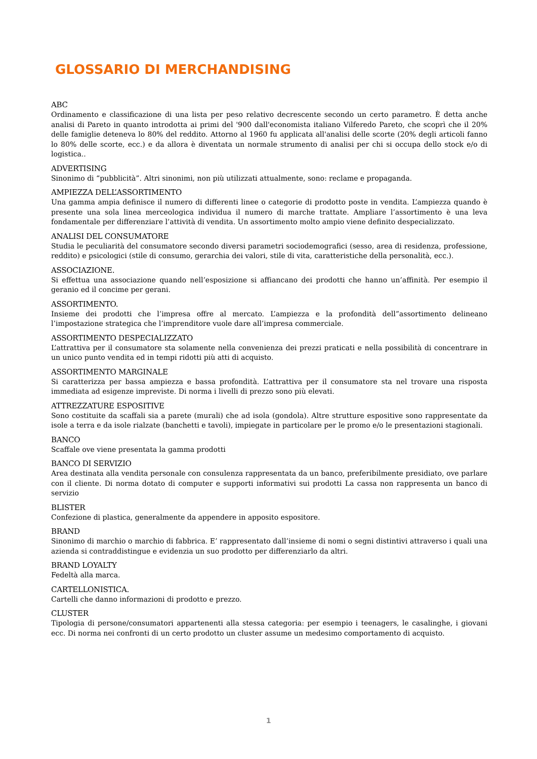GLOSSARIO DI MERCHANDISING
ABC
Ordinamento e classificazione di una lista per peso relativo decrescente secondo un certo parametro. È detta anche analisi di Pareto in quanto introdotta ai primi del '900 dall'economista italiano Vilferedo Pareto, che scoprì che il 20% delle famiglie deteneva lo 80% del reddito. Attorno al 1960 fu applicata all'analisi delle scorte (20% degli articoli fanno lo 80% delle scorte, ecc.) e da allora è diventata un normale strumento di analisi per chi si occupa dello stock e/o di logistica..
ADVERTISING
Sinonimo di “pubblicità”. Altri sinonimi, non più utilizzati attualmente, sono: reclame e propaganda.
AMPIEZZA DELL’ASSORTIMENTO
Una gamma ampia definisce il numero di differenti linee o categorie di prodotto poste in vendita. L’ampiezza quando è presente una sola linea merceologica individua il numero di marche trattate. Ampliare l’assortimento è una leva fondamentale per differenziare l’attività di vendita. Un assortimento molto ampio viene definito despecializzato.
ANALISI DEL CONSUMATORE
Studia le peculiarità del consumatore secondo diversi parametri sociodemografici (sesso, area di residenza, professione, reddito) e psicologici (stile di consumo, gerarchia dei valori, stile di vita, caratteristiche della personalità, ecc.).
ASSOCIAZIONE.
Si effettua una associazione quando nell’esposizione si affiancano dei prodotti che hanno un’affinità. Per esempio il geranio ed il concime per gerani.
ASSORTIMENTO.
Insieme dei prodotti che l’impresa offre al mercato. L’ampiezza e la profondità dell”assortimento delineano l’impostazione strategica che l’imprenditore vuole dare all’impresa commerciale.
ASSORTIMENTO DESPECIALIZZATO
L’attrattiva per il consumatore sta solamente nella convenienza dei prezzi praticati e nella possibilità di concentrare in un unico punto vendita ed in tempi ridotti più atti di acquisto.
ASSORTIMENTO MARGINALE
Si caratterizza per bassa ampiezza e bassa profondità. L’attrattiva per il consumatore sta nel trovare una risposta immediata ad esigenze impreviste. Di norma i livelli di prezzo sono più elevati.
ATTREZZATURE ESPOSITIVE
Sono costituite da scaffali sia a parete (murali) che ad isola (gondola). Altre strutture espositive sono rappresentate da isole a terra e da isole rialzate (banchetti e tavoli), impiegate in particolare per le promo e/o le presentazioni stagionali.
BANCO
Scaffale ove viene presentata la gamma prodotti
BANCO DI SERVIZIO
Area destinata alla vendita personale con consulenza rappresentata da un banco, preferibilmente presidiato, ove parlare con il cliente. Di norma dotato di computer e supporti informativi sui prodotti La cassa non rappresenta un banco di servizio
BLISTER
Confezione di plastica, generalmente da appendere in apposito espositore.
BRAND
Sinonimo di marchio o marchio di fabbrica. E’ rappresentato dall’insieme di nomi o segni distintivi attraverso i quali una azienda si contraddistingue e evidenzia un suo prodotto per differenziarlo da altri.
BRAND LOYALTY
Fedeltà alla marca.
CARTELLONISTICA.
Cartelli che danno informazioni di prodotto e prezzo.
CLUSTER
Tipologia di persone/consumatori appartenenti alla stessa categoria: per esempio i teenagers, le casalinghe, i giovani ecc. Di norma nei confronti di un certo prodotto un cluster assume un medesimo comportamento di acquisto.
1